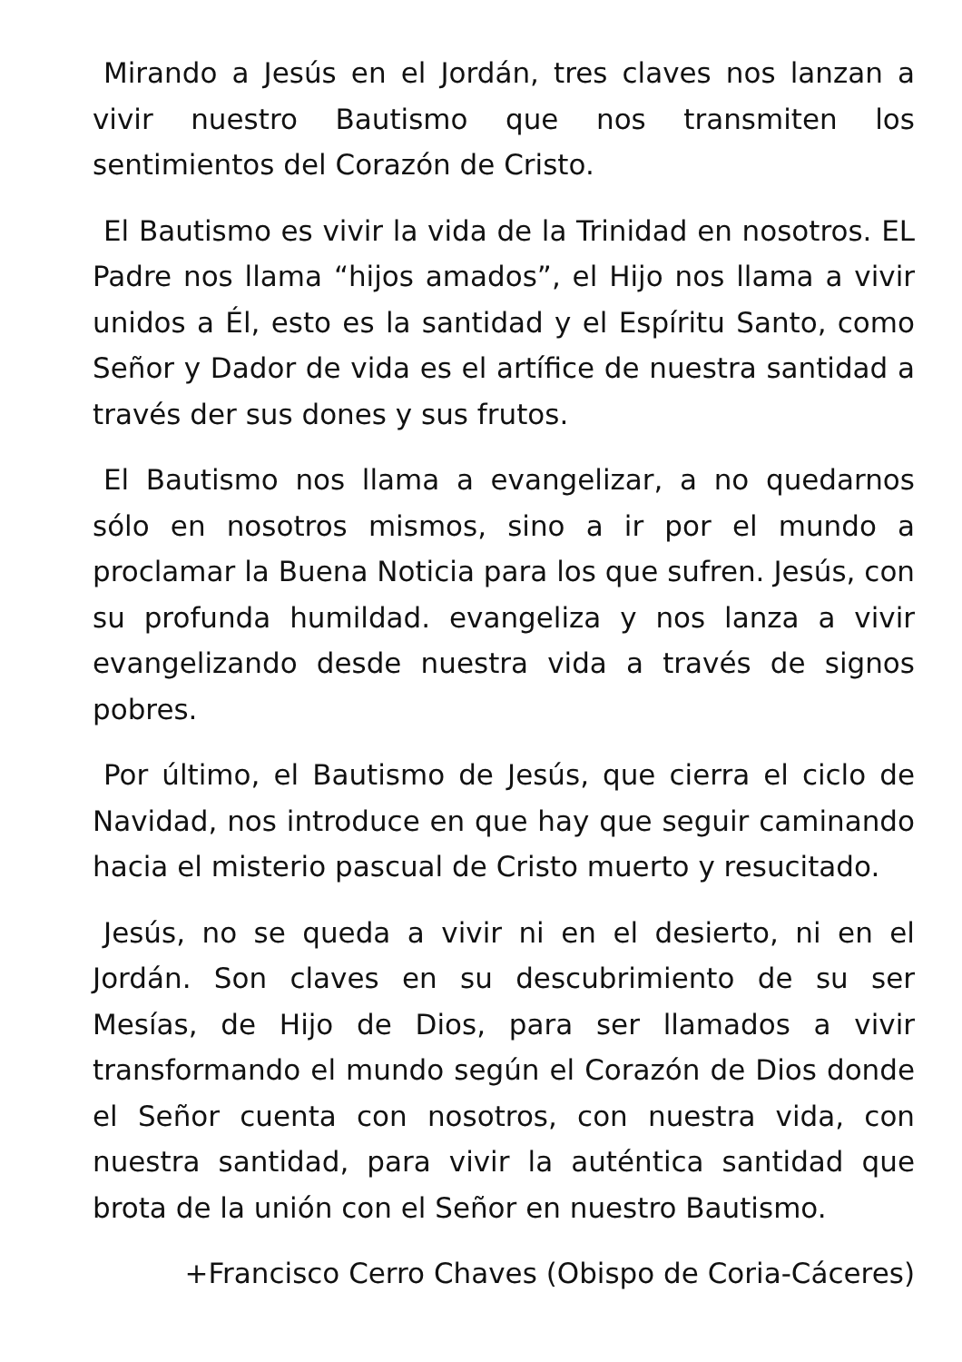Mirando a Jesús en el Jordán, tres claves nos lanzan a vivir nuestro Bautismo que nos transmiten los sentimientos del Corazón de Cristo.
El Bautismo es vivir la vida de la Trinidad en nosotros. EL Padre nos llama “hijos amados”, el Hijo nos llama a vivir unidos a Él, esto es la santidad y el Espíritu Santo, como Señor y Dador de vida es el artífice de nuestra santidad a través der sus dones y sus frutos.
El Bautismo nos llama a evangelizar, a no quedarnos sólo en nosotros mismos, sino a ir por el mundo a proclamar la Buena Noticia para los que sufren. Jesús, con su profunda humildad. evangeliza y nos lanza a vivir evangelizando desde nuestra vida a través de signos pobres.
Por último, el Bautismo de Jesús, que cierra el ciclo de Navidad, nos introduce en que hay que seguir caminando hacia el misterio pascual de Cristo muerto y resucitado.
Jesús, no se queda a vivir ni en el desierto, ni en el Jordán. Son claves en su descubrimiento de su ser Mesías, de Hijo de Dios, para ser llamados a vivir transformando el mundo según el Corazón de Dios donde el Señor cuenta con nosotros, con nuestra vida, con nuestra santidad, para vivir la auténtica santidad que brota de la unión con el Señor en nuestro Bautismo.
+Francisco Cerro Chaves (Obispo de Coria-Cáceres)